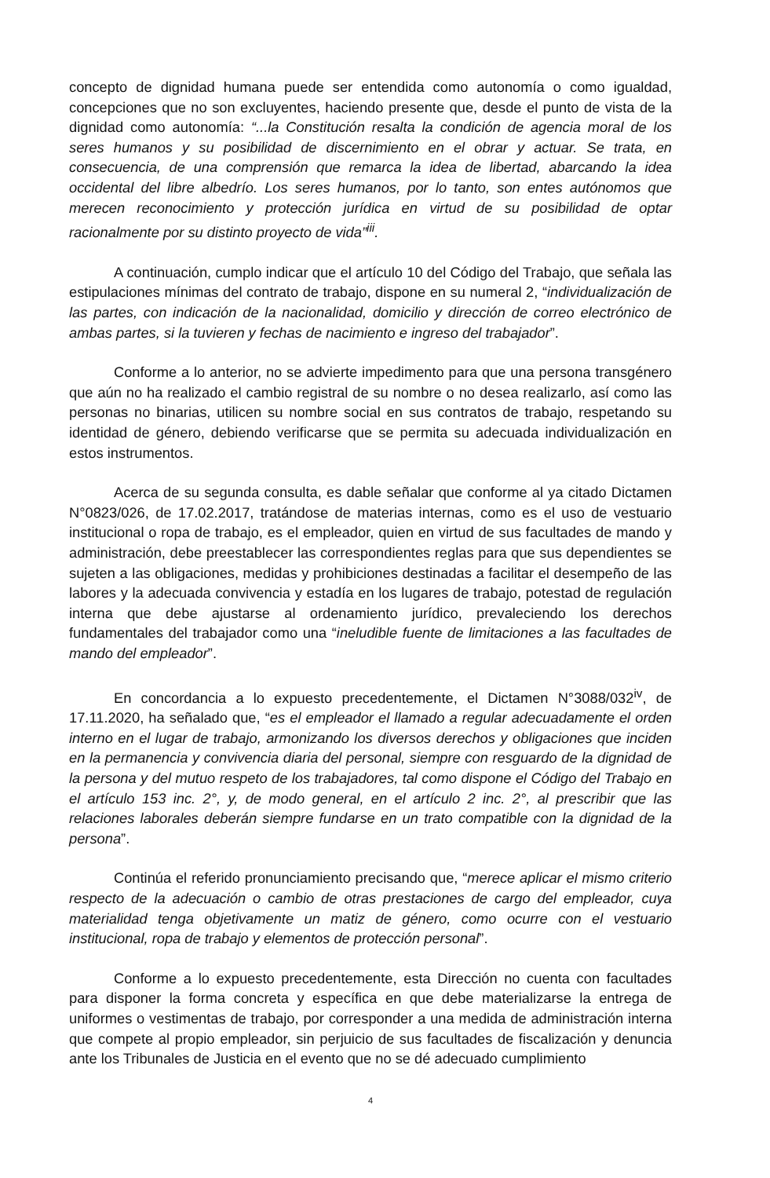concepto de dignidad humana puede ser entendida como autonomía o como igualdad, concepciones que no son excluyentes, haciendo presente que, desde el punto de vista de la dignidad como autonomía: “...la Constitución resalta la condición de agencia moral de los seres humanos y su posibilidad de discernimiento en el obrar y actuar. Se trata, en consecuencia, de una comprensión que remarca la idea de libertad, abarcando la idea occidental del libre albedrío. Los seres humanos, por lo tanto, son entes autónomos que merecen reconocimiento y protección jurídica en virtud de su posibilidad de optar racionalmente por su distinto proyecto de vida”<sup>iii</sup>.
A continuación, cumplo indicar que el artículo 10 del Código del Trabajo, que señala las estipulaciones mínimas del contrato de trabajo, dispone en su numeral 2, “individualización de las partes, con indicación de la nacionalidad, domicilio y dirección de correo electrónico de ambas partes, si la tuvieren y fechas de nacimiento e ingreso del trabajador”.
Conforme a lo anterior, no se advierte impedimento para que una persona transgénero que aún no ha realizado el cambio registral de su nombre o no desea realizarlo, así como las personas no binarias, utilicen su nombre social en sus contratos de trabajo, respetando su identidad de género, debiendo verificarse que se permita su adecuada individualización en estos instrumentos.
Acerca de su segunda consulta, es dable señalar que conforme al ya citado Dictamen N°0823/026, de 17.02.2017, tratándose de materias internas, como es el uso de vestuario institucional o ropa de trabajo, es el empleador, quien en virtud de sus facultades de mando y administración, debe preestablecer las correspondientes reglas para que sus dependientes se sujeten a las obligaciones, medidas y prohibiciones destinadas a facilitar el desempeño de las labores y la adecuada convivencia y estadía en los lugares de trabajo, potestad de regulación interna que debe ajustarse al ordenamiento jurídico, prevaleciendo los derechos fundamentales del trabajador como una “ineludible fuente de limitaciones a las facultades de mando del empleador”.
En concordancia a lo expuesto precedentemente, el Dictamen N°3088/032<sup>iv</sup>, de 17.11.2020, ha señalado que, “es el empleador el llamado a regular adecuadamente el orden interno en el lugar de trabajo, armonizando los diversos derechos y obligaciones que inciden en la permanencia y convivencia diaria del personal, siempre con resguardo de la dignidad de la persona y del mutuo respeto de los trabajadores, tal como dispone el Código del Trabajo en el artículo 153 inc. 2°, y, de modo general, en el artículo 2 inc. 2°, al prescribir que las relaciones laborales deberán siempre fundarse en un trato compatible con la dignidad de la persona”.
Continúa el referido pronunciamiento precisando que, “merece aplicar el mismo criterio respecto de la adecuación o cambio de otras prestaciones de cargo del empleador, cuya materialidad tenga objetivamente un matiz de género, como ocurre con el vestuario institucional, ropa de trabajo y elementos de protección personal”.
Conforme a lo expuesto precedentemente, esta Dirección no cuenta con facultades para disponer la forma concreta y específica en que debe materializarse la entrega de uniformes o vestimentas de trabajo, por corresponder a una medida de administración interna que compete al propio empleador, sin perjuicio de sus facultades de fiscalización y denuncia ante los Tribunales de Justicia en el evento que no se dé adecuado cumplimiento
4